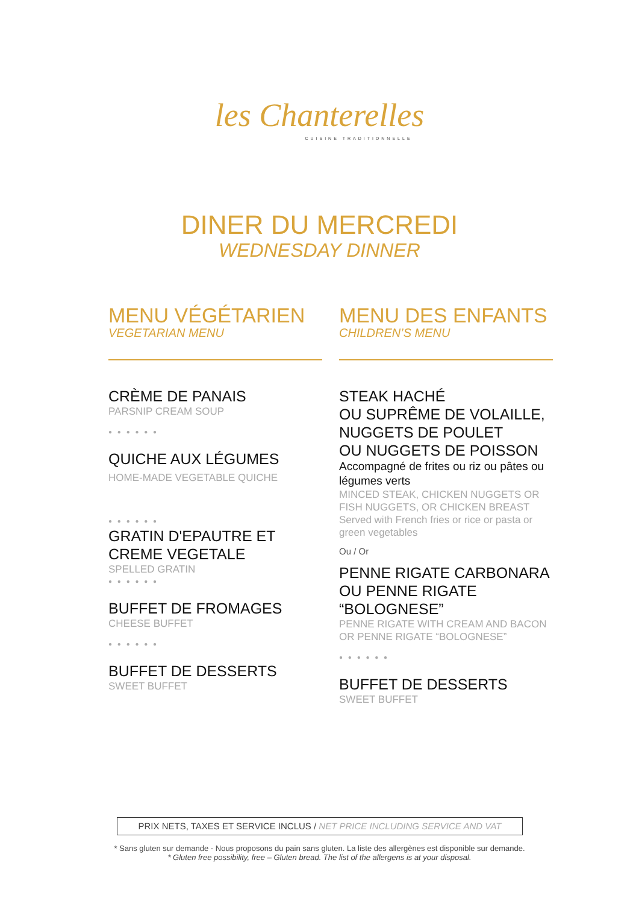les Chanterelles
CUISINE TRADITIONNELLE
DINER DU MERCREDI
WEDNESDAY DINNER
MENU VÉGÉTARIEN
VEGETARIAN MENU
CRÈME DE PANAIS
PARSNIP CREAM SOUP
● ● ● ● ● ●
QUICHE AUX LÉGUMES
HOME-MADE VEGETABLE QUICHE
● ● ● ● ● ●
GRATIN D'EPAUTRE ET CREME VEGETALE
SPELLED GRATIN
● ● ● ● ● ●
BUFFET DE FROMAGES
CHEESE BUFFET
● ● ● ● ● ●
BUFFET DE DESSERTS
SWEET BUFFET
MENU DES ENFANTS
CHILDREN’S MENU
STEAK HACHÉ
OU SUPRÊME DE VOLAILLE,
NUGGETS DE POULET
OU NUGGETS DE POISSON
Accompagné de frites ou riz ou pâtes ou légumes verts
MINCED STEAK, CHICKEN NUGGETS OR FISH NUGGETS, OR CHICKEN BREAST
Served with French fries or rice or pasta or green vegetables
Ou / Or
PENNE RIGATE CARBONARA OU PENNE RIGATE “BOLOGNESE”
PENNE RIGATE WITH CREAM AND BACON OR PENNE RIGATE “BOLOGNESE”
● ● ● ● ● ●
BUFFET DE DESSERTS
SWEET BUFFET
PRIX NETS, TAXES ET SERVICE INCLUS / NET PRICE INCLUDING SERVICE AND VAT
* Sans gluten sur demande - Nous proposons du pain sans gluten. La liste des allergènes est disponible sur demande.
* Gluten free possibility, free – Gluten bread. The list of the allergens is at your disposal.